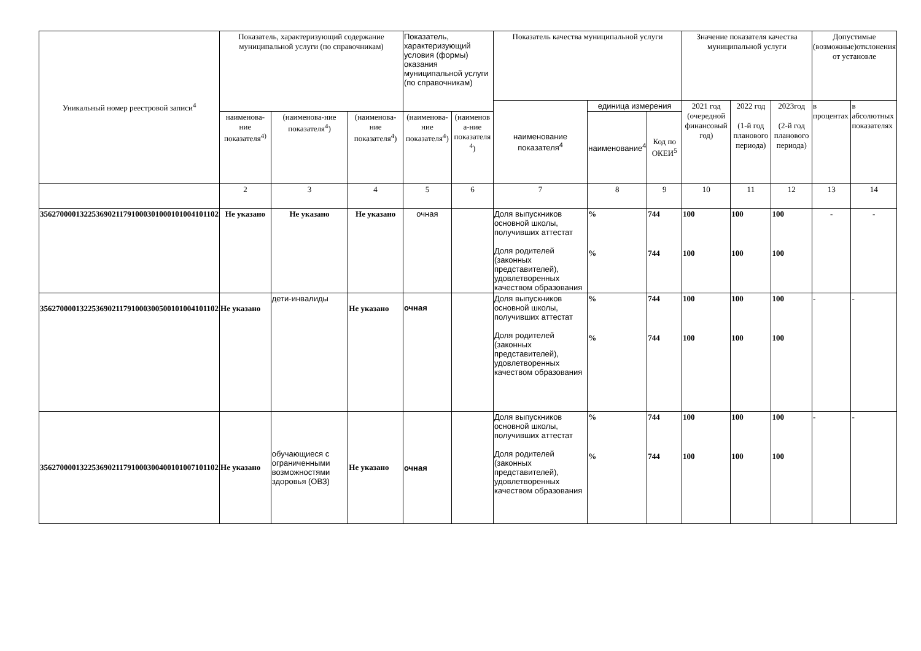| Уникальный номер реестровой записи<sup>4</sup> | Показатель, характеризующий содержание муниципальной услуги (по справочникам) | | | Показатель, характеризующий условия (формы) оказания муниципальной услуги (по справочникам) | | Показатель качества муниципальной услуги | | | Значение показателя качества муниципальной услуги | | | Допустимые (возможные)отклонения от установле | |
| --- | --- | --- | --- | --- | --- | --- | --- | --- | --- | --- | --- | --- | --- |
| | | | | | | наименование показателя<sup>4</sup> | единица измерения | | 2021 год (очередной финансовый год) | 2022 год (1-й год планового периода) | 2023год (2-й год планового периода) | в процентах | в абсолютных показателях |
| | наименова-ние показателя<sup>4)</sup> | (наименова-ние показателя<sup>4</sup>) | (наименова-ние показателя<sup>4</sup>) | (наименова-ние показателя<sup>4</sup>) | (наименов а-ние показателя <sup>4</sup>) | | наименование<sup>4</sup> | Код по ОКЕИ<sup>5</sup> | | | | | |
| | 2 | 3 | 4 | 5 | 6 | 7 | 8 | 9 | 10 | 11 | 12 | 13 | 14 |
| 356270000132253690211791000301000101004101102 | Не указано | Не указано | Не указано | очная | | Доля выпускников основной школы, получивших аттестат Доля родителей (законных представителей), удовлетворенных качеством образования | % % | 744 744 | 100 100 | 100 100 | 100 100 | - | - |
| 356270000132253690211791000300500101004101102 | Не указано | дети-инвалиды | Не указано | очная | | Доля выпускников основной школы, получивших аттестат Доля родителей (законных представителей), удовлетворенных качеством образования | % % | 744 744 | 100 100 | 100 100 | 100 100 | - | - |
| 356270000132253690211791000300400101007101102 | Не указано | обучающиеся с ограниченными возможностями здоровья (ОВЗ) | Не указано | очная | | Доля выпускников основной школы, получивших аттестат Доля родителей (законных представителей), удовлетворенных качеством образования | % % | 744 744 | 100 100 | 100 100 | 100 100 | - | - |